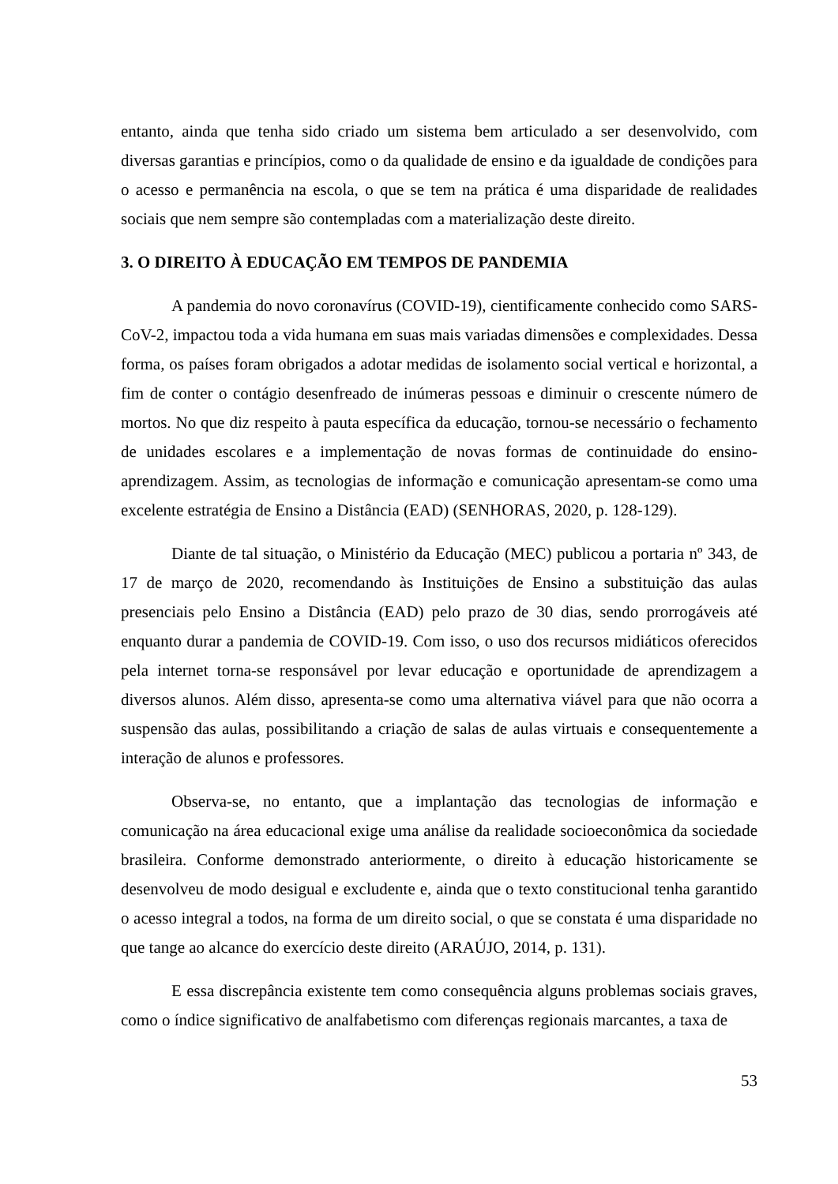entanto, ainda que tenha sido criado um sistema bem articulado a ser desenvolvido, com diversas garantias e princípios, como o da qualidade de ensino e da igualdade de condições para o acesso e permanência na escola, o que se tem na prática é uma disparidade de realidades sociais que nem sempre são contempladas com a materialização deste direito.
3. O DIREITO À EDUCAÇÃO EM TEMPOS DE PANDEMIA
A pandemia do novo coronavírus (COVID-19), cientificamente conhecido como SARS-CoV-2, impactou toda a vida humana em suas mais variadas dimensões e complexidades. Dessa forma, os países foram obrigados a adotar medidas de isolamento social vertical e horizontal, a fim de conter o contágio desenfreado de inúmeras pessoas e diminuir o crescente número de mortos. No que diz respeito à pauta específica da educação, tornou-se necessário o fechamento de unidades escolares e a implementação de novas formas de continuidade do ensino-aprendizagem. Assim, as tecnologias de informação e comunicação apresentam-se como uma excelente estratégia de Ensino a Distância (EAD) (SENHORAS, 2020, p. 128-129).
Diante de tal situação, o Ministério da Educação (MEC) publicou a portaria nº 343, de 17 de março de 2020, recomendando às Instituições de Ensino a substituição das aulas presenciais pelo Ensino a Distância (EAD) pelo prazo de 30 dias, sendo prorrogáveis até enquanto durar a pandemia de COVID-19. Com isso, o uso dos recursos midiáticos oferecidos pela internet torna-se responsável por levar educação e oportunidade de aprendizagem a diversos alunos. Além disso, apresenta-se como uma alternativa viável para que não ocorra a suspensão das aulas, possibilitando a criação de salas de aulas virtuais e consequentemente a interação de alunos e professores.
Observa-se, no entanto, que a implantação das tecnologias de informação e comunicação na área educacional exige uma análise da realidade socioeconômica da sociedade brasileira. Conforme demonstrado anteriormente, o direito à educação historicamente se desenvolveu de modo desigual e excludente e, ainda que o texto constitucional tenha garantido o acesso integral a todos, na forma de um direito social, o que se constata é uma disparidade no que tange ao alcance do exercício deste direito (ARAÚJO, 2014, p. 131).
E essa discrepância existente tem como consequência alguns problemas sociais graves, como o índice significativo de analfabetismo com diferenças regionais marcantes, a taxa de
53